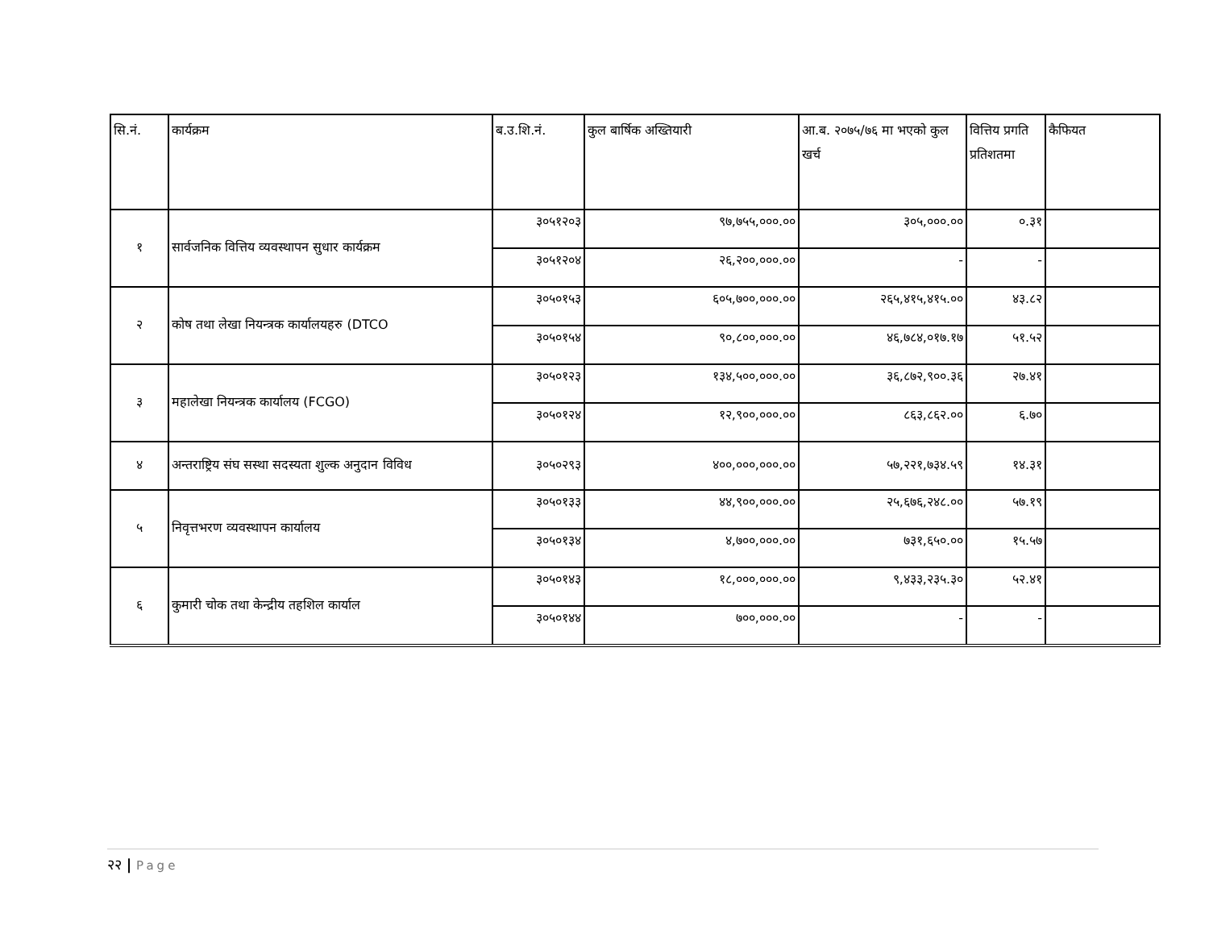| सि.नं. | कार्यक्रम | ब.उ.शि.नं. | कुल बार्षिक अख्तियारी | आ.ब. २०७५/७६ मा भएको कुल खर्च | वित्तिय प्रगति प्रतिशतमा | कैफियत |
| --- | --- | --- | --- | --- | --- | --- |
| १ | सार्वजनिक वित्तिय व्यवस्थापन सुधार कार्यक्रम | ३०५१२०३ | ९७,७५५,०००.०० | ३०५,०००.०० | ०.३१ | |
| | | ३०५१२०४ | २६,२००,०००.०० | - | - | |
| २ | कोष तथा लेखा नियन्त्रक कार्यालयहरु (DTCO | ३०५०१५३ | ६०५,७००,०००.०० | २६५,४१५,४१५.०० | ४३.८२ | |
| | | ३०५०१५४ | ९०,८००,०००.०० | ४६,७८४,०१७.१७ | ५१.५२ | |
| ३ | महालेखा नियन्त्रक कार्यालय (FCGO) | ३०५०१२३ | १३४,५००,०००.०० | ३६,८७२,९००.३६ | २७.४१ | |
| | | ३०५०१२४ | १२,९००,०००.०० | ८६३,८६२.०० | ६.७० | |
| ४ | अन्तराष्ट्रिय संघ सस्था सदस्यता शुल्क अनुदान विविध | ३०५०२९३ | ४००,०००,०००.०० | ५७,२२१,७३४.५९ | १४.३१ | |
| ५ | निवृत्तभरण व्यवस्थापन कार्यालय | ३०५०१३३ | ४४,९००,०००.०० | २५,६७६,२४८.०० | ५७.१९ | |
| | | ३०५०१३४ | ४,७००,०००.०० | ७३१,६५०.०० | १५.५७ | |
| ६ | कुमारी चोक तथा केन्द्रीय तहशिल कार्याल | ३०५०१४३ | १८,०००,०००.०० | ९,४३३,२३५.३० | ५२.४१ | |
| | | ३०५०१४४ | ७००,०००.०० | - | - | |
२२ | Page